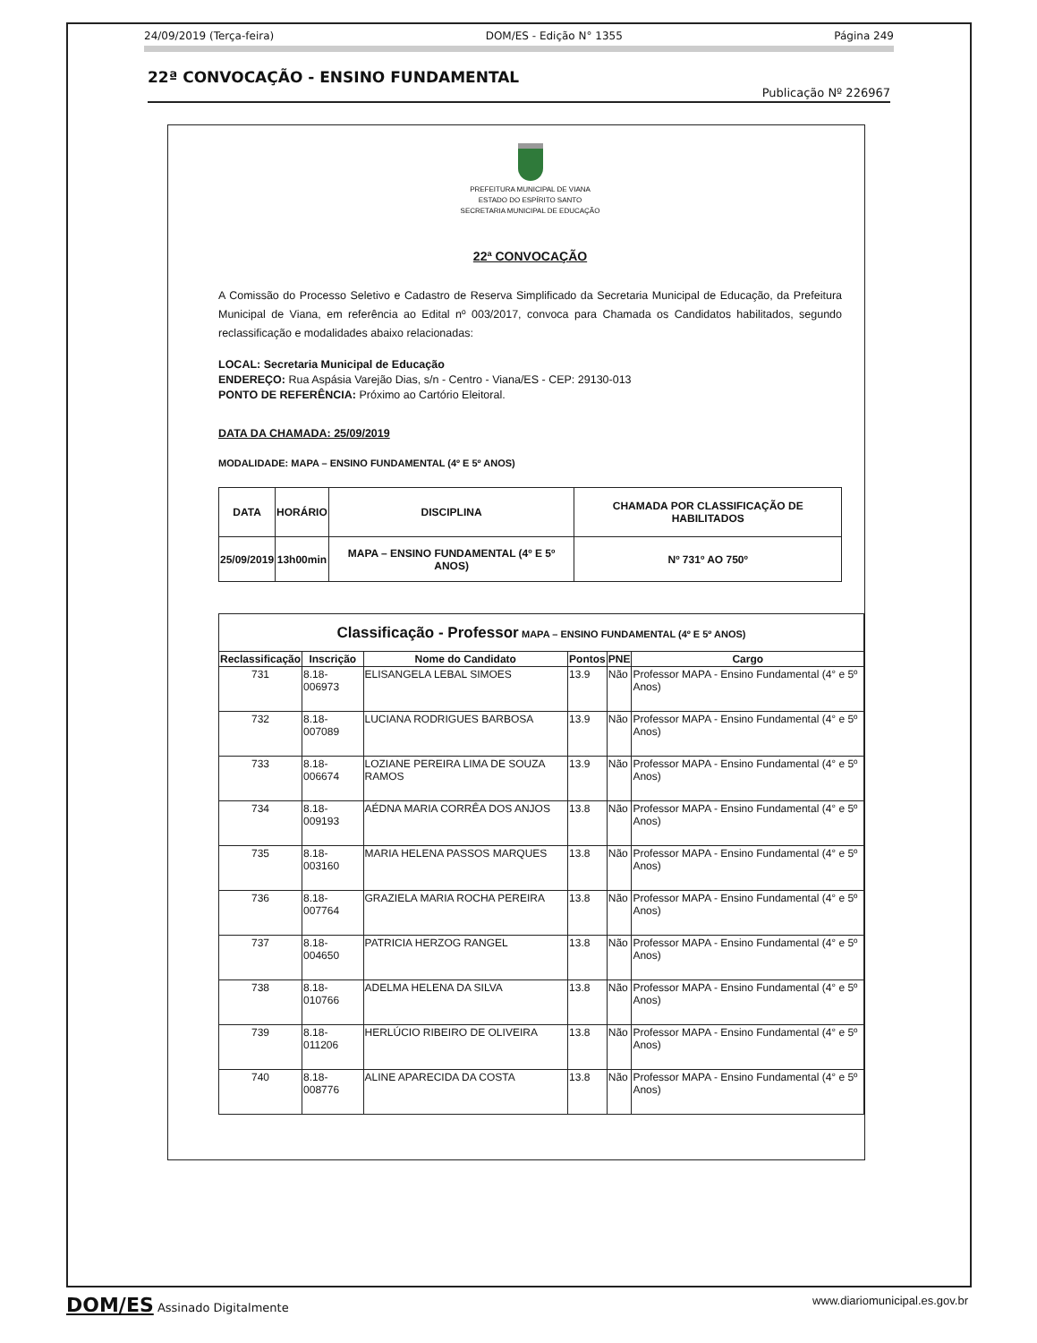24/09/2019 (Terça-feira) DOM/ES - Edição N° 1355 Página 249
22ª CONVOCAÇÃO - ENSINO FUNDAMENTAL
Publicação Nº 226967
PREFEITURA MUNICIPAL DE VIANA
ESTADO DO ESPÍRITO SANTO
SECRETARIA MUNICIPAL DE EDUCAÇÃO
22ª CONVOCAÇÃO
A Comissão do Processo Seletivo e Cadastro de Reserva Simplificado da Secretaria Municipal de Educação, da Prefeitura Municipal de Viana, em referência ao Edital nº 003/2017, convoca para Chamada os Candidatos habilitados, segundo reclassificação e modalidades abaixo relacionadas:
LOCAL: Secretaria Municipal de Educação
ENDEREÇO: Rua Aspásia Varejão Dias, s/n - Centro - Viana/ES - CEP: 29130-013
PONTO DE REFERÊNCIA: Próximo ao Cartório Eleitoral.
DATA DA CHAMADA: 25/09/2019
MODALIDADE: MAPA – ENSINO FUNDAMENTAL (4º E 5º ANOS)
| DATA | HORÁRIO | DISCIPLINA | CHAMADA POR CLASSIFICAÇÃO DE HABILITADOS |
| --- | --- | --- | --- |
| 25/09/2019 | 13h00min | MAPA – ENSINO FUNDAMENTAL (4º E 5º ANOS) | Nº 731º AO 750º |
| Classificação - Professor MAPA – ENSINO FUNDAMENTAL (4º E 5º ANOS) | | | | | |
| --- | --- | --- | --- | --- | --- |
| Reclassificação | Inscrição | Nome do Candidato | Pontos | PNE | Cargo |
| 731 | 8.18-006973 | ELISANGELA LEBAL SIMOES | 13.9 | Não | Professor MAPA - Ensino Fundamental (4° e 5º Anos) |
| 732 | 8.18-007089 | LUCIANA RODRIGUES BARBOSA | 13.9 | Não | Professor MAPA - Ensino Fundamental (4° e 5º Anos) |
| 733 | 8.18-006674 | LOZIANE PEREIRA LIMA DE SOUZA RAMOS | 13.9 | Não | Professor MAPA - Ensino Fundamental (4° e 5º Anos) |
| 734 | 8.18-009193 | AÉDNA MARIA CORRÊA DOS ANJOS | 13.8 | Não | Professor MAPA - Ensino Fundamental (4° e 5º Anos) |
| 735 | 8.18-003160 | MARIA HELENA PASSOS MARQUES | 13.8 | Não | Professor MAPA - Ensino Fundamental (4° e 5º Anos) |
| 736 | 8.18-007764 | GRAZIELA MARIA ROCHA PEREIRA | 13.8 | Não | Professor MAPA - Ensino Fundamental (4° e 5º Anos) |
| 737 | 8.18-004650 | PATRICIA HERZOG RANGEL | 13.8 | Não | Professor MAPA - Ensino Fundamental (4° e 5º Anos) |
| 738 | 8.18-010766 | ADELMA HELENA DA SILVA | 13.8 | Não | Professor MAPA - Ensino Fundamental (4° e 5º Anos) |
| 739 | 8.18-011206 | HERLÚCIO RIBEIRO DE OLIVEIRA | 13.8 | Não | Professor MAPA - Ensino Fundamental (4° e 5º Anos) |
| 740 | 8.18-008776 | ALINE APARECIDA DA COSTA | 13.8 | Não | Professor MAPA - Ensino Fundamental (4° e 5º Anos) |
DOM/ES Assinado Digitalmente www.diariomunicipal.es.gov.br